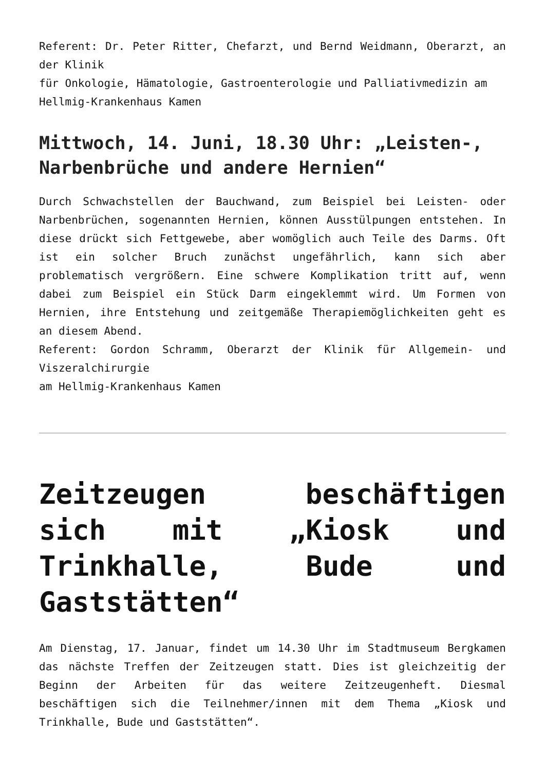Referent: Dr. Peter Ritter, Chefarzt, und Bernd Weidmann, Oberarzt, an der Klinik
für Onkologie, Hämatologie, Gastroenterologie und Palliativmedizin am
Hellmig-Krankenhaus Kamen
Mittwoch, 14. Juni, 18.30 Uhr: „Leisten-, Narbenbrüche und andere Hernien“
Durch Schwachstellen der Bauchwand, zum Beispiel bei Leisten- oder Narbenbrüchen, sogenannten Hernien, können Ausstülpungen entstehen. In diese drückt sich Fettgewebe, aber womöglich auch Teile des Darms. Oft ist ein solcher Bruch zunächst ungefährlich, kann sich aber problematisch vergrößern. Eine schwere Komplikation tritt auf, wenn dabei zum Beispiel ein Stück Darm eingeklemmt wird. Um Formen von Hernien, ihre Entstehung und zeitgemäße Therapiemöglichkeiten geht es an diesem Abend.
Referent: Gordon Schramm, Oberarzt der Klinik für Allgemein- und Viszeralchirurgie
am Hellmig-Krankenhaus Kamen
Zeitzeugen beschäftigen sich mit „Kiosk und Trinkhalle, Bude und Gaststätten“
Am Dienstag, 17. Januar, findet um 14.30 Uhr im Stadtmuseum Bergkamen das nächste Treffen der Zeitzeugen statt. Dies ist gleichzeitig der Beginn der Arbeiten für das weitere Zeitzeugenheft. Diesmal beschäftigen sich die Teilnehmer/innen mit dem Thema „Kiosk und Trinkhalle, Bude und Gaststätten“.